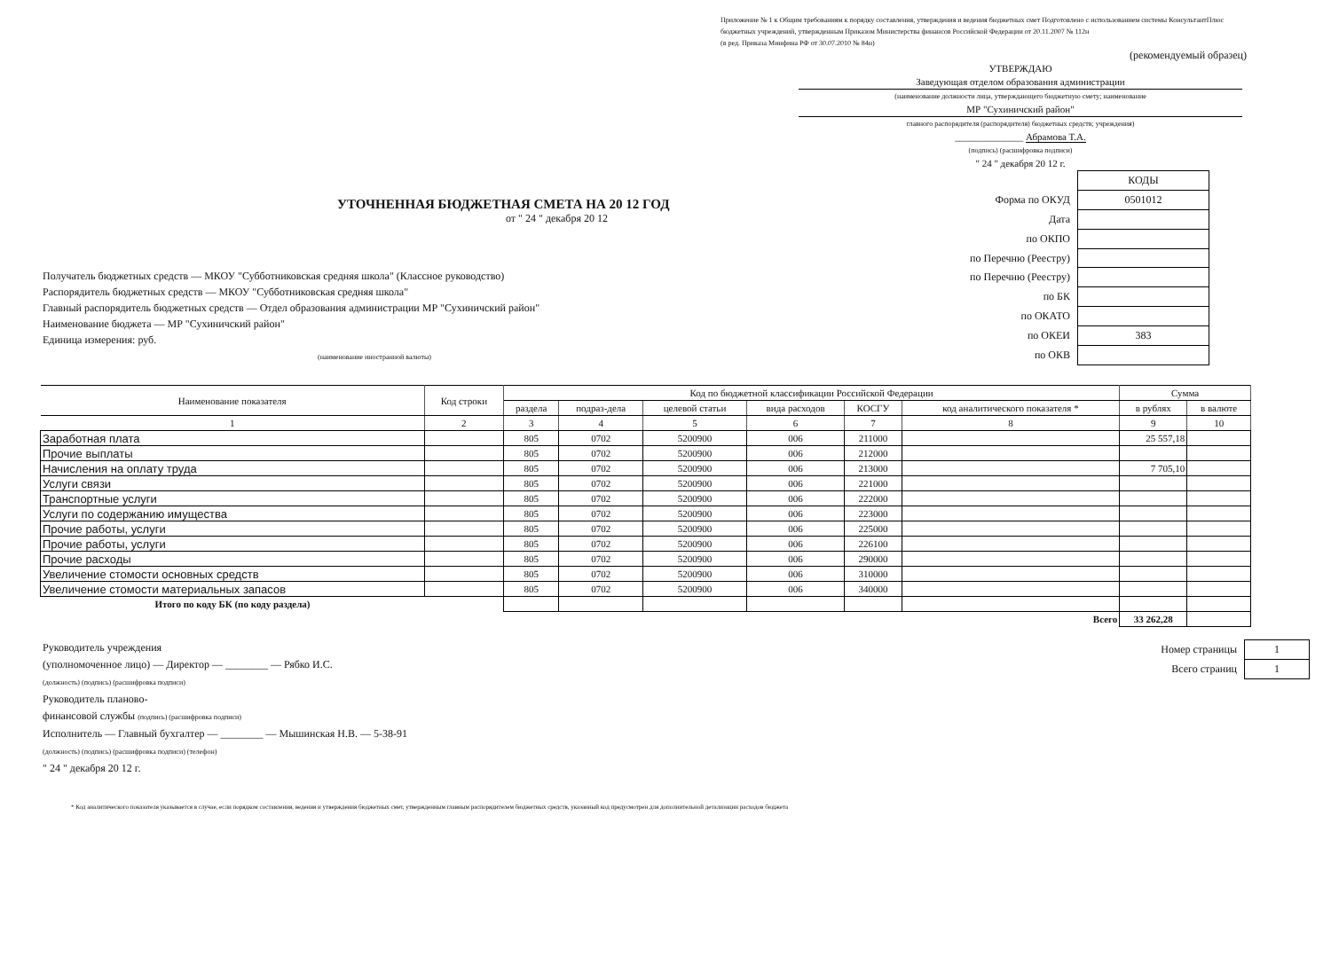Приложение № 1 к Общим требованиям к порядку составления, утверждения и ведения бюджетных смет Подготовлено с использованием системы КонсультантПлюс
бюджетных учреждений, утвержденным Приказом Министерства финансов Российской Федерации от 20.11.2007 № 112н
(в ред. Приказа Минфина РФ от 30.07.2010 № 84н)
(рекомендуемый образец)
УТВЕРЖДАЮ
Заведующая отделом образования администрации
(наименование должности лица, утверждающего бюджетную смету; наименование
МР "Сухиничский район"
главного распорядителя (распорядителя) бюджетных средств; учреждения)
______________ Абрамова Т.А.
(подпись) (расшифровка подписи)
" 24 " декабря 20 12 г.
УТОЧНЕННАЯ БЮДЖЕТНАЯ СМЕТА НА 20 12 ГОД
от " 24 " декабря 20 12
Получатель бюджетных средств — МКОУ "Субботниковская средняя школа" (Классное руководство)
Распорядитель бюджетных средств — МКОУ "Субботниковская средняя школа"
Главный распорядитель бюджетных средств — Отдел образования администрации МР "Сухиничский район"
Наименование бюджета — МР "Сухиничский район"
Единица измерения: руб.
(наименование иностранной валюты)
| | КОДЫ |
| Форма по ОКУД | 0501012 |
| Дата | |
| по ОКПО | |
| по Перечню (Реестру) | |
| по Перечню (Реестру) | |
| по БК | |
| по ОКАТО | |
| по ОКЕИ | 383 |
| по ОКВ | |
| Наименование показателя | Код строки | Код по бюджетной классификации Российской Федерации | | | | | | Сумма | |
| --- | --- | --- | --- | --- | --- | --- | --- | --- | --- |
| | | раздела | подраз-дела | целевой статьи | вида расходов | КОСГУ | код аналитического показателя * | в рублях | в валюте |
| 1 | 2 | 3 | 4 | 5 | 6 | 7 | 8 | 9 | 10 |
| Заработная плата | | 805 | 0702 | 5200900 | 006 | 211000 | | 25 557,18 | |
| Прочие выплаты | | 805 | 0702 | 5200900 | 006 | 212000 | | | |
| Начисления на оплату труда | | 805 | 0702 | 5200900 | 006 | 213000 | | 7 705,10 | |
| Услуги связи | | 805 | 0702 | 5200900 | 006 | 221000 | | | |
| Транспортные услуги | | 805 | 0702 | 5200900 | 006 | 222000 | | | |
| Услуги по содержанию имущества | | 805 | 0702 | 5200900 | 006 | 223000 | | | |
| Прочие работы, услуги | | 805 | 0702 | 5200900 | 006 | 225000 | | | |
| Прочие работы, услуги | | 805 | 0702 | 5200900 | 006 | 226100 | | | |
| Прочие расходы | | 805 | 0702 | 5200900 | 006 | 290000 | | | |
| Увеличение стомости основных средств | | 805 | 0702 | 5200900 | 006 | 310000 | | | |
| Увеличение стомости материальных запасов | | 805 | 0702 | 5200900 | 006 | 340000 | | | |
| Итого по коду БК (по коду раздела) | | | | | | | | | |
| Всего | | | | | | | | 33 262,28 | |
Руководитель учреждения
(уполномоченное лицо) — Директор — ________ — Рябко И.С.
(должность) (подпись) (расшифровка подписи)
Руководитель планово-
финансовой службы (подпись) (расшифровка подписи)
Исполнитель — Главный бухгалтер — ________ — Мышинская Н.В. — 5-38-91
(должность) (подпись) (расшифровка подписи) (телефон)
" 24 " декабря 20 12 г.
| Номер страницы | 1 |
| Всего страниц | 1 |
* Код аналитического показателя указывается в случае, если порядком составления, ведения и утверждения бюджетных смет, утвержденным главным распорядителем бюджетных средств, указанный код предусмотрен для дополнительной детализации расходов бюджета